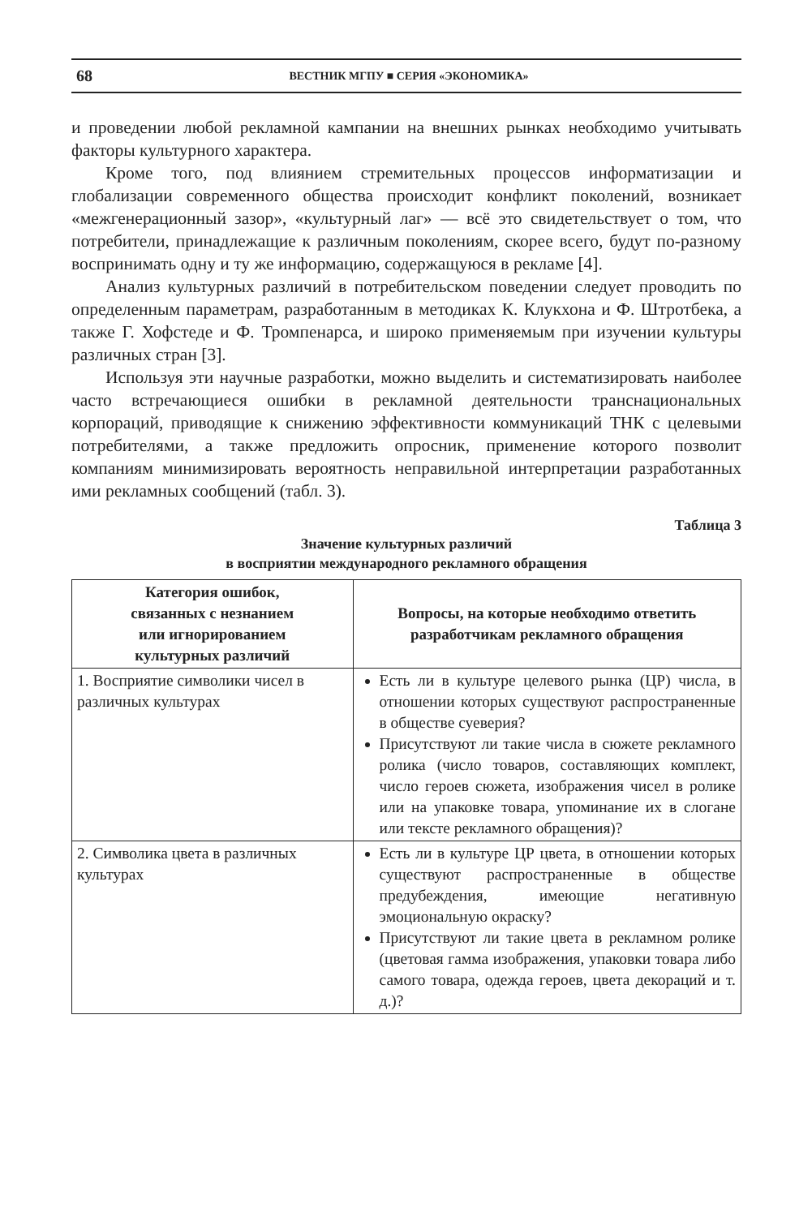68 ВЕСТНИК МГПУ ■ СЕРИЯ «ЭКОНОМИКА»
и проведении любой рекламной кампании на внешних рынках необходимо учитывать факторы культурного характера.
Кроме того, под влиянием стремительных процессов информатизации и глобализации современного общества происходит конфликт поколений, возникает «межгенерационный зазор», «культурный лаг» — всё это свидетельствует о том, что потребители, принадлежащие к различным поколениям, скорее всего, будут по-разному воспринимать одну и ту же информацию, содержащуюся в рекламе [4].
Анализ культурных различий в потребительском поведении следует проводить по определенным параметрам, разработанным в методиках К. Клукхона и Ф. Штротбека, а также Г. Хофстеде и Ф. Тромпенарса, и широко применяемым при изучении культуры различных стран [3].
Используя эти научные разработки, можно выделить и систематизировать наиболее часто встречающиеся ошибки в рекламной деятельности транснациональных корпораций, приводящие к снижению эффективности коммуникаций ТНК с целевыми потребителями, а также предложить опросник, применение которого позволит компаниям минимизировать вероятность неправильной интерпретации разработанных ими рекламных сообщений (табл. 3).
Таблица 3
Значение культурных различий
в восприятии международного рекламного обращения
| Категория ошибок, связанных с незнанием или игнорированием культурных различий | Вопросы, на которые необходимо ответить разработчикам рекламного обращения |
| --- | --- |
| 1. Восприятие символики чисел в различных культурах | Есть ли в культуре целевого рынка (ЦР) числа, в отношении которых существуют распространенные в обществе суеверия? Присутствуют ли такие числа в сюжете рекламного ролика (число товаров, составляющих комплект, число героев сюжета, изображения чисел в ролике или на упаковке товара, упоминание их в слогане или тексте рекламного обращения)? |
| 2. Символика цвета в различных культурах | Есть ли в культуре ЦР цвета, в отношении которых существуют распространенные в обществе предубеждения, имеющие негативную эмоциональную окраску? Присутствуют ли такие цвета в рекламном ролике (цветовая гамма изображения, упаковки товара либо самого товара, одежда героев, цвета декораций и т. д.)? |